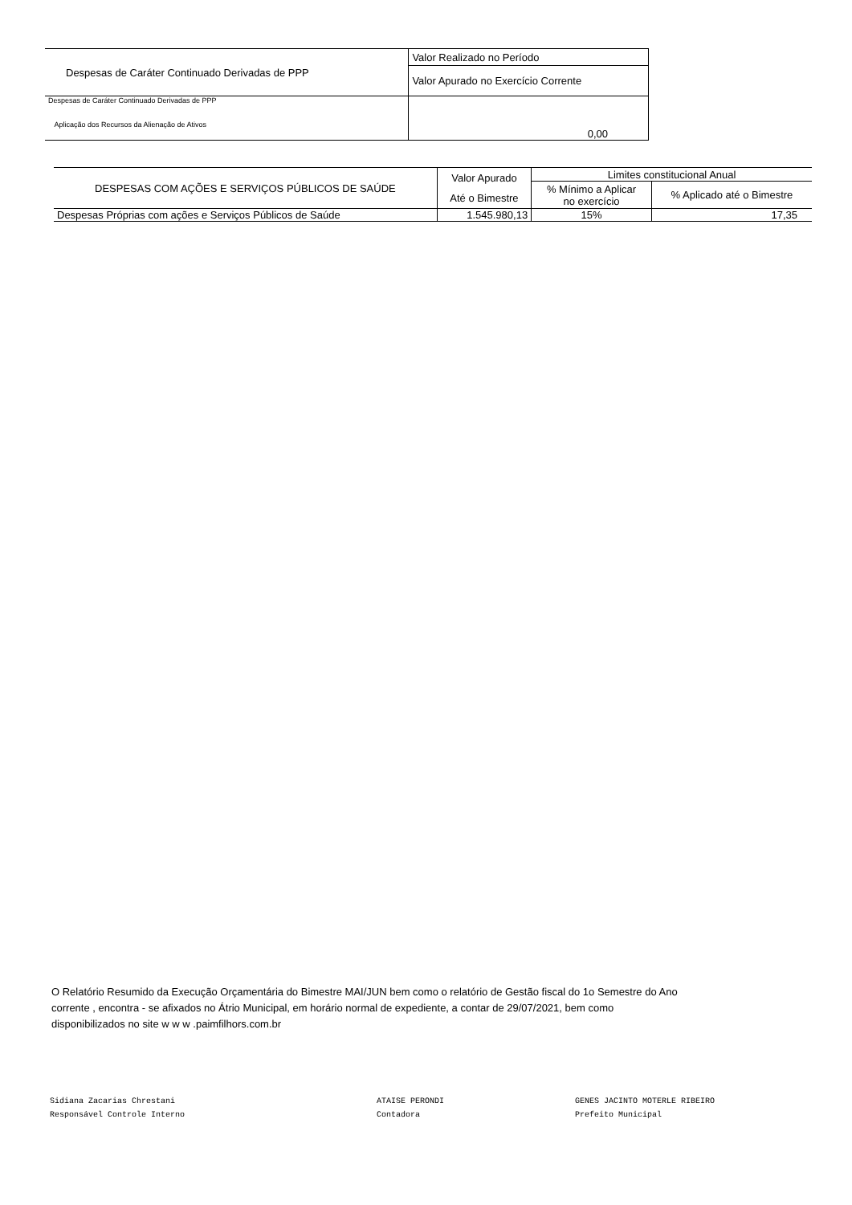| Despesas de Caráter Continuado Derivadas de PPP | Valor Realizado no Período |
| --- | --- |
| | Valor Apurado no Exercício Corrente |
| Despesas de Caráter Continuado Derivadas de PPP Aplicação dos Recursos da Alienação de Ativos | 0,00 |
| DESPESAS COM AÇÕES E SERVIÇOS PÚBLICOS DE SAÚDE | Valor Apurado Até o Bimestre | Limites constitucional Anual | |
| --- | --- | --- | --- |
| | | % Mínimo a Aplicar no exercício | % Aplicado até o Bimestre |
| Despesas Próprias com ações e Serviços Públicos de Saúde | 1.545.980,13 | 15% | 17,35 |
O Relatório Resumido da Execução Orçamentária do Bimestre MAI/JUN bem como o relatório de Gestão fiscal do 1o Semestre do Ano corrente , encontra - se afixados no Átrio Municipal, em horário normal de expediente, a contar de 29/07/2021, bem como disponibilizados no site w w w .paimfilhors.com.br
Sidiana Zacarias Chrestani
Responsável Controle Interno
ATAISE PERONDI
Contadora
GENES JACINTO MOTERLE RIBEIRO
Prefeito Municipal